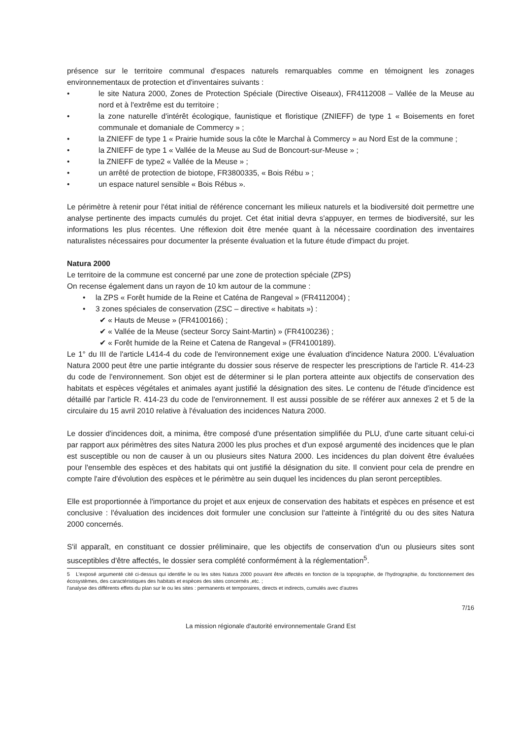présence sur le territoire communal d'espaces naturels remarquables comme en témoignent les zonages environnementaux de protection et d'inventaires suivants :
• le site Natura 2000, Zones de Protection Spéciale (Directive Oiseaux), FR4112008 – Vallée de la Meuse au nord et à l'extrême est du territoire ;
• la zone naturelle d'intérêt écologique, faunistique et floristique (ZNIEFF) de type 1 « Boisements en foret communale et domaniale de Commercy » ;
• la ZNIEFF de type 1 « Prairie humide sous la côte le Marchal à Commercy » au Nord Est de la commune ;
• la ZNIEFF de type 1 « Vallée de la Meuse au Sud de Boncourt-sur-Meuse » ;
• la ZNIEFF de type2 « Vallée de la Meuse » ;
• un arrêté de protection de biotope, FR3800335, « Bois Rébu » ;
• un espace naturel sensible « Bois Rébus ».
Le périmètre à retenir pour l'état initial de référence concernant les milieux naturels et la biodiversité doit permettre une analyse pertinente des impacts cumulés du projet. Cet état initial devra s'appuyer, en termes de biodiversité, sur les informations les plus récentes. Une réflexion doit être menée quant à la nécessaire coordination des inventaires naturalistes nécessaires pour documenter la présente évaluation et la future étude d'impact du projet.
Natura 2000
Le territoire de la commune est concerné par une zone de protection spéciale (ZPS)
On recense également dans un rayon de 10 km autour de la commune :
• la ZPS « Forêt humide de la Reine et Caténa de Rangeval » (FR4112004) ;
• 3 zones spéciales de conservation (ZSC – directive « habitats ») :
✔ « Hauts de Meuse » (FR4100166) ;
✔ « Vallée de la Meuse (secteur Sorcy Saint-Martin) » (FR4100236) ;
✔ « Forêt humide de la Reine et Catena de Rangeval » (FR4100189).
Le 1° du III de l'article L414-4 du code de l'environnement exige une évaluation d'incidence Natura 2000. L'évaluation Natura 2000 peut être une partie intégrante du dossier sous réserve de respecter les prescriptions de l'article R. 414-23 du code de l'environnement. Son objet est de déterminer si le plan portera atteinte aux objectifs de conservation des habitats et espèces végétales et animales ayant justifié la désignation des sites. Le contenu de l'étude d'incidence est détaillé par l'article R. 414-23 du code de l'environnement. Il est aussi possible de se référer aux annexes 2 et 5 de la circulaire du 15 avril 2010 relative à l'évaluation des incidences Natura 2000.
Le dossier d'incidences doit, a minima, être composé d'une présentation simplifiée du PLU, d'une carte situant celui-ci par rapport aux périmètres des sites Natura 2000 les plus proches et d'un exposé argumenté des incidences que le plan est susceptible ou non de causer à un ou plusieurs sites Natura 2000. Les incidences du plan doivent être évaluées pour l'ensemble des espèces et des habitats qui ont justifié la désignation du site. Il convient pour cela de prendre en compte l'aire d'évolution des espèces et le périmètre au sein duquel les incidences du plan seront perceptibles.
Elle est proportionnée à l'importance du projet et aux enjeux de conservation des habitats et espèces en présence et est conclusive : l'évaluation des incidences doit formuler une conclusion sur l'atteinte à l'intégrité du ou des sites Natura 2000 concernés.
S'il apparaît, en constituant ce dossier préliminaire, que les objectifs de conservation d'un ou plusieurs sites sont susceptibles d'être affectés, le dossier sera complété conformément à la réglementation<sup>5</sup>.
5 L'exposé argumenté cité ci-dessus qui identifie le ou les sites Natura 2000 pouvant être affectés en fonction de la topographie, de l'hydrographie, du fonctionnement des écosystèmes, des caractéristiques des habitats et espèces des sites concernés ,etc. ;
l'analyse des différents effets du plan sur le ou les sites : permanents et temporaires, directs et indirects, cumulés avec d'autres
7/16
La mission régionale d'autorité environnementale Grand Est